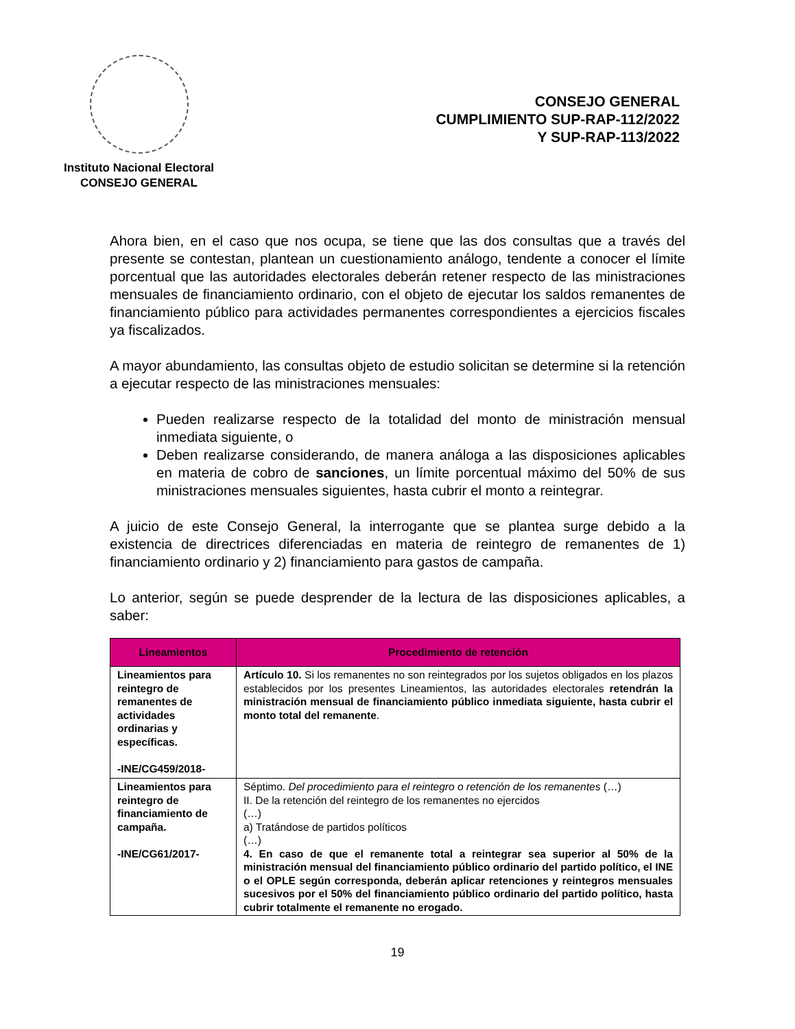Instituto Nacional Electoral
CONSEJO GENERAL
CONSEJO GENERAL
CUMPLIMIENTO SUP-RAP-112/2022
Y SUP-RAP-113/2022
Ahora bien, en el caso que nos ocupa, se tiene que las dos consultas que a través del presente se contestan, plantean un cuestionamiento análogo, tendente a conocer el límite porcentual que las autoridades electorales deberán retener respecto de las ministraciones mensuales de financiamiento ordinario, con el objeto de ejecutar los saldos remanentes de financiamiento público para actividades permanentes correspondientes a ejercicios fiscales ya fiscalizados.
A mayor abundamiento, las consultas objeto de estudio solicitan se determine si la retención a ejecutar respecto de las ministraciones mensuales:
Pueden realizarse respecto de la totalidad del monto de ministración mensual inmediata siguiente, o
Deben realizarse considerando, de manera análoga a las disposiciones aplicables en materia de cobro de sanciones, un límite porcentual máximo del 50% de sus ministraciones mensuales siguientes, hasta cubrir el monto a reintegrar.
A juicio de este Consejo General, la interrogante que se plantea surge debido a la existencia de directrices diferenciadas en materia de reintegro de remanentes de 1) financiamiento ordinario y 2) financiamiento para gastos de campaña.
Lo anterior, según se puede desprender de la lectura de las disposiciones aplicables, a saber:
| Lineamientos | Procedimiento de retención |
| --- | --- |
| Lineamientos para reintegro de remanentes de actividades ordinarias y específicas. -INE/CG459/2018- | Artículo 10. Si los remanentes no son reintegrados por los sujetos obligados en los plazos establecidos por los presentes Lineamientos, las autoridades electorales retendrán la ministración mensual de financiamiento público inmediata siguiente, hasta cubrir el monto total del remanente . |
| Lineamientos para reintegro de financiamiento de campaña. -INE/CG61/2017- | Séptimo. Del procedimiento para el reintegro o retención de los remanentes (…) II. De la retención del reintegro de los remanentes no ejercidos (…) a) Tratándose de partidos políticos (…) 4. En caso de que el remanente total a reintegrar sea superior al 50% de la ministración mensual del financiamiento público ordinario del partido político, el INE o el OPLE según corresponda, deberán aplicar retenciones y reintegros mensuales sucesivos por el 50% del financiamiento público ordinario del partido político, hasta cubrir totalmente el remanente no erogado. |
19